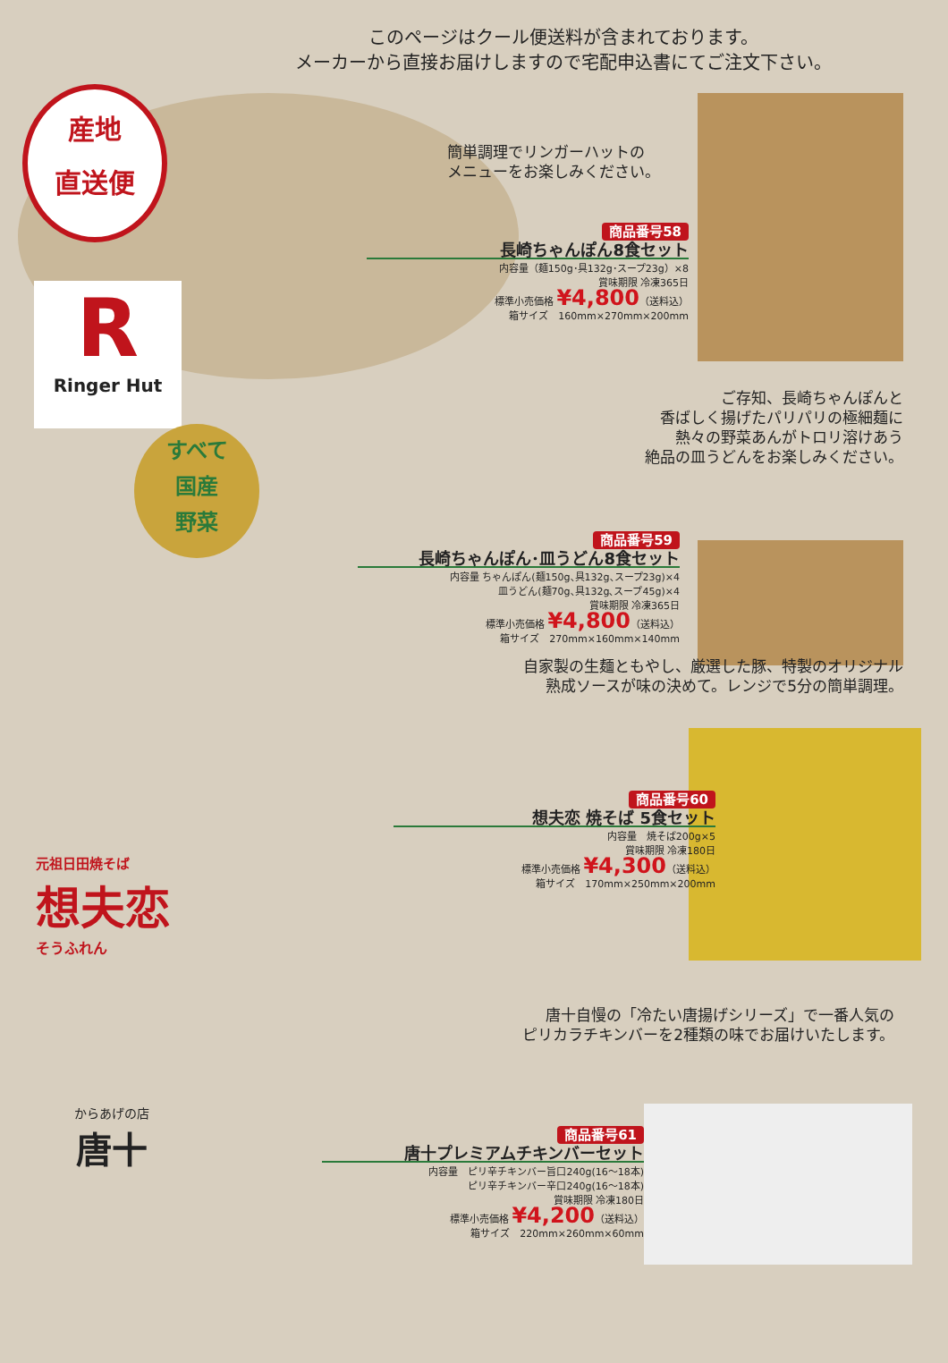このページはクール便送料が含まれております。
メーカーから直接お届けしますので宅配申込書にてご注文下さい。
産地
直送便
R
Ringer Hut
簡単調理でリンガーハットの
メニューをお楽しみください。
商品番号58
長崎ちゃんぽん8食セット
内容量（麺150g･具132g･スープ23g）×8
賞味期限 冷凍365日
標準小売価格 ¥4,800（送料込）
箱サイズ　160mm×270mm×200mm
ご存知、長崎ちゃんぽんと
香ばしく揚げたパリパリの極細麺に
熱々の野菜あんがトロリ溶けあう
絶品の皿うどんをお楽しみください。
すべて
国産
野菜
商品番号59
長崎ちゃんぽん･皿うどん8食セット
内容量 ちゃんぽん(麺150g､具132g､スープ23g)×4
皿うどん(麺70g､具132g､スープ45g)×4
賞味期限 冷凍365日
標準小売価格 ¥4,800（送料込）
箱サイズ　270mm×160mm×140mm
自家製の生麺ともやし、厳選した豚、特製のオリジナル
熟成ソースが味の決めて。レンジで5分の簡単調理。
元祖日田焼そば
想夫恋
そうふれん
商品番号60
想夫恋 焼そば 5食セット
内容量　焼そば200g×5
賞味期限 冷凍180日
標準小売価格 ¥4,300（送料込）
箱サイズ　170mm×250mm×200mm
唐十自慢の「冷たい唐揚げシリーズ」で一番人気の
ピリカラチキンバーを2種類の味でお届けいたします。
からあげの店
唐十
商品番号61
唐十プレミアムチキンバーセット
内容量　ピリ辛チキンバー旨口240g(16～18本)
ピリ辛チキンバー辛口240g(16～18本)
賞味期限 冷凍180日
標準小売価格 ¥4,200（送料込）
箱サイズ　220mm×260mm×60mm